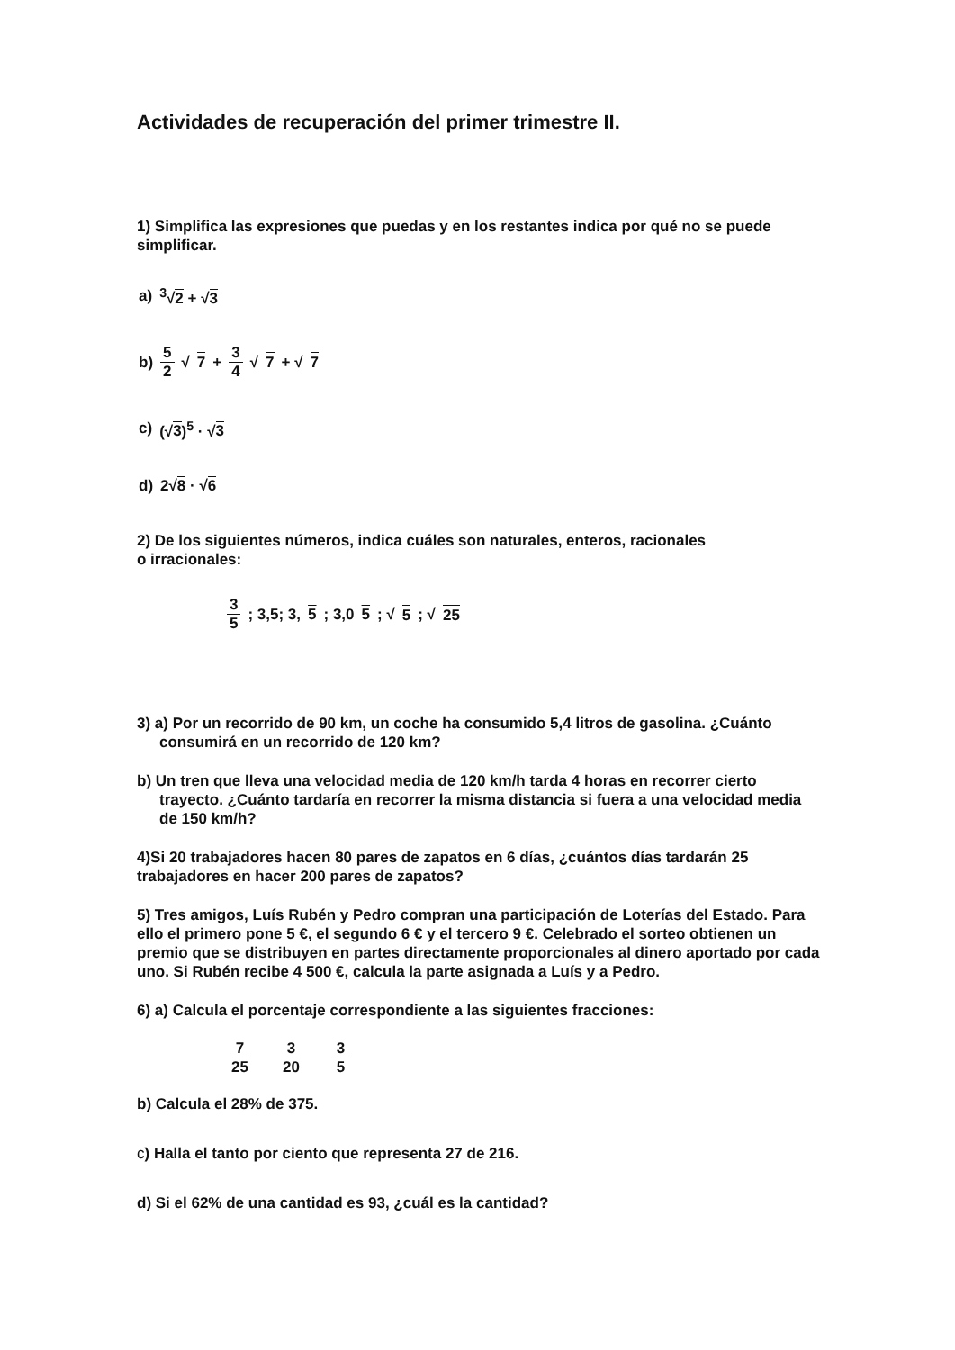Actividades de recuperación del primer trimestre II.
1) Simplifica las expresiones que puedas y en los restantes indica por qué no se puede simplificar.
a) <sup>3</sup>√2 + √3
b) 5 2 √ 7 + 3 4 √ 7 + √ 7
c) (√3)<sup>5</sup> · √3
d) 2√8 · √6
2) De los siguientes números, indica cuáles son naturales, enteros, racionales
o irracionales:
3 5; 3,5; 3, 5; 3,0 5; √ 5; √ 25
3) a) Por un recorrido de 90 km, un coche ha consumido 5,4 litros de gasolina. ¿Cuánto consumirá en un recorrido de 120 km?
b) Un tren que lleva una velocidad media de 120 km/h tarda 4 horas en recorrer cierto trayecto. ¿Cuánto tardaría en recorrer la misma distancia si fuera a una velocidad media de 150 km/h?
4)Si 20 trabajadores hacen 80 pares de zapatos en 6 días, ¿cuántos días tardarán 25 trabajadores en hacer 200 pares de zapatos?
5) Tres amigos, Luís Rubén y Pedro compran una participación de Loterías del Estado. Para ello el primero pone 5 €, el segundo 6 € y el tercero 9 €. Celebrado el sorteo obtienen un premio que se distribuyen en partes directamente proporcionales al dinero aportado por cada uno. Si Rubén recibe 4 500 €, calcula la parte asignada a Luís y a Pedro.
6) a) Calcula el porcentaje correspondiente a las siguientes fracciones:
7 25 3 20 3 5
b) Calcula el 28% de 375.
c) Halla el tanto por ciento que representa 27 de 216.
d) Si el 62% de una cantidad es 93, ¿cuál es la cantidad?